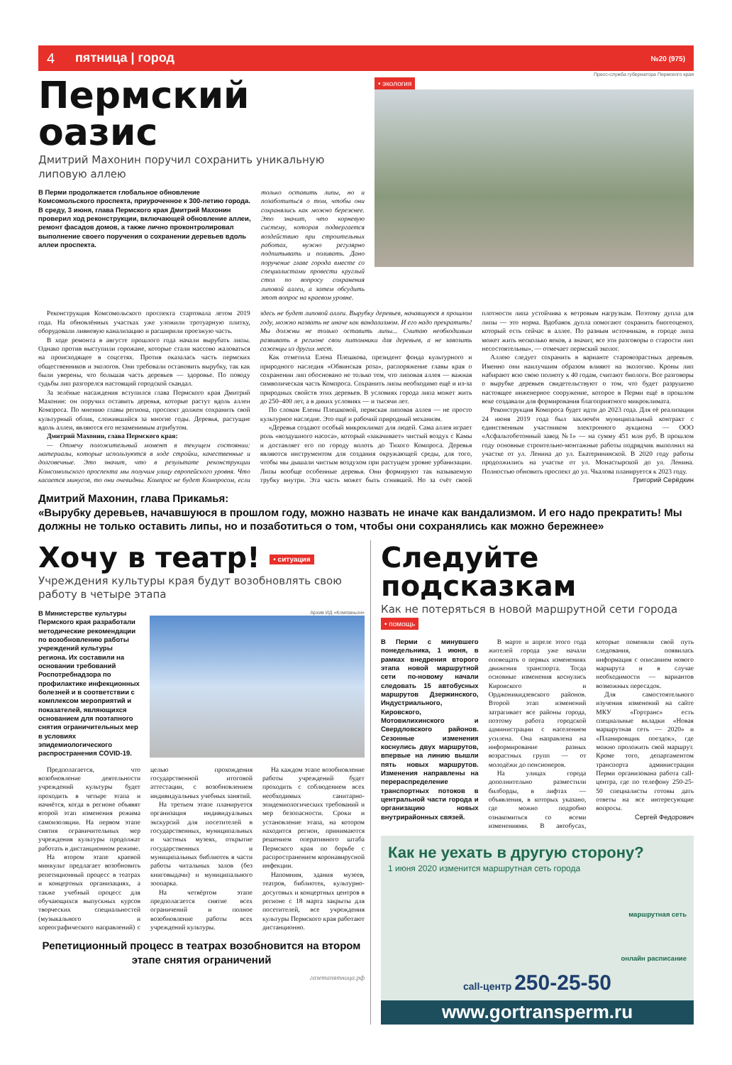4 пятница | город №20 (975)
Пермский оазис
Дмитрий Махонин поручил сохранить уникальную липовую аллею
В Перми продолжается глобальное обновление Комсомольского проспекта, приуроченное к 300-летию города. В среду, 3 июня, глава Пермского края Дмитрий Махонин проверил ход реконструкции, включающей обновление аллеи, ремонт фасадов домов, а также лично проконтролировал выполнение своего поручения о сохранении деревьев вдоль аллеи проспекта.
только оставить липы, но и позаботиться о том, чтобы они сохранялись как можно бережнее. Это значит, что корневую систему, которая подвергается воздействию при строительных работах, нужно регулярно подпитывать и поливать. Дано поручение главе города вместе со специалистами провести круглый стол по вопросу сохранения липовой аллеи, а затем обсудить этот вопрос на краевом уровне.
Пресс-служба губернатора Пермского края
• экология
Реконструкция Комсомольского проспекта стартовала летом 2019 года. На обновлённых участках уже уложили тротуарную плитку, оборудовали ливневую канализацию и расширили проезжую часть.
В ходе ремонта в августе прошлого года начали вырубать липы. Однако против выступили горожане, которые стали массово жаловаться на происходящее в соцсетях. Против оказалась часть пермских общественников и экологов. Они требовали остановить вырубку, так как были уверены, что большая часть деревьев — здоровье. По поводу судьбы лип разгорелся настоящий городской скандал.
За зелёные насаждения вступился глава Пермского края Дмитрий Махонин: он поручил оставить деревья, которые растут вдоль аллеи Компроса. По мнению главы региона, проспект должен сохранить свой культурный облик, сложившийся за многие годы. Деревья, растущие вдоль аллеи, являются его незаменимым атрибутом.
Дмитрий Махонин, глава Пермского края:
— Отмечу положительный момент в текущем состоянии: материалы, которые используются в ходе стройки, качественные и долговечные. Это значит, что в результате реконструкции Комсомольского проспекта мы получим улицу европейского уровня. Что касается минусов, то они очевидны. Компрос не будет Компросом, если здесь не будет липовой аллеи. Вырубку деревьев, начавшуюся в прошлом году, можно назвать не иначе как вандализмом. И его надо прекратить! Мы должны не только оставить липы... Считаю необходимым развивать в регионе свои питомники для деревьев, а не завозить саженцы из других мест.
Как отметила Елена Плешкова, президент фонда культурного и природного наследия «Обвинская роза», распоряжение главы края о сохранении лип обосновано не только тем, что липовая аллея — важная символическая часть Компроса. Сохранить липы необходимо ещё и из-за природных свойств этих деревьев. В условиях города липа может жить до 250–400 лет, а в диких условиях — и тысячи лет.
По словам Елены Плешковой, пермская липовая аллея — не просто культурное наследие. Это ещё и рабочий природный механизм.
«Деревья создают особый микроклимат для людей. Сама аллея играет роль «воздушного насоса», который «закачивает» чистый воздух с Камы и доставляет его по городу вплоть до Тихого Компроса. Деревья являются инструментом для создания окружающей среды, для того, чтобы мы дышали чистым воздухом при растущем уровне урбанизации. Липы вообще особенные деревья. Они формируют так называемую трубку внутри. Эта часть может быть сгнившей. Но за счёт своей плотности липа устойчива к ветровым нагрузкам. Поэтому дупла для липы — это норма. Вдобавок дупла помогают сохранить биогеоценоз, который есть сейчас в аллее. По разным источникам, в городе липа может жить несколько веков, а значит, все эти разговоры о старости лип несостоятельны», — отмечает пермский эколог.
Аллею следует сохранить в варианте старовозрастных деревьев. Именно они наилучшим образом влияют на экологию. Кроны лип набирают всю свою полноту к 40 годам, считают биологи. Все разговоры о вырубке деревьев свидетельствуют о том, что будет разрушено настоящее инженерное сооружение, которое в Перми ещё в прошлом веке создавали для формирования благоприятного микроклимата.
Реконструкция Компроса будет идти до 2023 года. Для её реализации 24 июня 2019 года был заключён муниципальный контракт с единственным участником электронного аукциона — ООО «Асфальтобетонный завод №1» — на сумму 451 млн руб. В прошлом году основные строительно-монтажные работы подрядчик выполнил на участке от ул. Ленина до ул. Екатерининской. В 2020 году работы продолжились на участке от ул. Монастырской до ул. Ленина. Полностью обновить проспект до ул. Чкалова планируется к 2023 году.
Григорий Серёдкин
Дмитрий Махонин, глава Прикамья:
«Вырубку деревьев, начавшуюся в прошлом году, можно назвать не иначе как вандализмом. И его надо прекратить! Мы должны не только оставить липы, но и позаботиться о том, чтобы они сохранялись как можно бережнее»
Хочу в театр! • ситуация
Учреждения культуры края будут возобновлять свою работу в четыре этапа
В Министерстве культуры Пермского края разработали методические рекомендации по возобновлению работы учреждений культуры региона. Их составили на основании требований Роспотребнадзора по профилактике инфекционных болезней и в соответствии с комплексом мероприятий и показателей, являющихся основанием для поэтапного снятия ограничительных мер в условиях эпидемиологического распространения COVID-19.
Архив ИД «Компаньон»
Предполагается, что возобновление деятельности учреждений культуры будет проходить в четыре этапа и начнётся, когда в регионе объявят второй этап изменения режима самоизоляции. На первом этапе снятия ограничительных мер учреждения культуры продолжат работать в дистанционном режиме.
На втором этапе краевой минкульт предлагает возобновить репетиционный процесс в театрах и концертных организациях, а также учебный процесс для обучающихся выпускных курсов творческих специальностей (музыкального и хореографического направлений) с целью прохождения государственной итоговой аттестации, с возобновлением индивидуальных учебных занятий.
На третьем этапе планируется организация индивидуальных экскурсий для посетителей в государственных, муниципальных и частных музеях, открытие государственных и муниципальных библиотек в части работы читальных залов (без книговыдачи) и муниципального зоопарка.
На четвёртом этапе предполагается снятие всех ограничений и полное возобновление работы всех учреждений культуры.
На каждом этапе возобновление работы учреждений будет проходить с соблюдением всех необходимых санитарно-эпидемиологических требований и мер безопасности. Сроки и установление этапа, на котором находится регион, принимаются решением оперативного штаба Пермского края по борьбе с распространением коронавирусной инфекции.
Напомним, здания музеев, театров, библиотек, культурно-досуговых и концертных центров в регионе с 18 марта закрыты для посетителей, все учреждения культуры Пермского края работают дистанционно.
Репетиционный процесс в театрах возобновится на втором этапе снятия ограничений
газетапятница.рф
Следуйте подсказкам
Как не потеряться в новой маршрутной сети города • помощь
В Перми с минувшего понедельника, 1 июня, в рамках внедрения второго этапа новой маршрутной сети по-новому начали следовать 15 автобусных маршрутов Дзержинского, Индустриального, Кировского, Мотовилихинского и Свердловского районов. Сезонные изменения коснулись двух маршрутов, впервые на линию вышли пять новых маршрутов. Изменения направлены на перераспределение транспортных потоков в центральной части города и организацию новых внутрирайонных связей.
В марте и апреле этого года жителей города уже начали оповещать о первых изменениях движения транспорта. Тогда основные изменения коснулись Кировского и Орджоникидзевского районов. Второй этап изменений затрагивает все районы города, поэтому работа городской администрации с населением усилена. Она направлена на информирование разных возрастных групп — от молодёжи до пенсионеров.
На улицах города дополнительно разместили билборды, в лифтах — объявления, в которых указано, где можно подробно ознакомиться со всеми изменениями. В автобусах, которые поменяли свой путь следования, появилась информация с описанием нового маршрута и в случае необходимости — вариантов возможных пересадок.
Для самостоятельного изучения изменений на сайте МКУ «Гортранс» есть специальные вкладки «Новая маршрутная сеть — 2020» и «Планировщик поездок», где можно проложить свой маршрут. Кроме того, департаментом транспорта администрации Перми организована работа call-центра, где по телефону 250-25-50 специалисты готовы дать ответы на все интересующие вопросы.
Сергей Федорович
Как не уехать в другую сторону?
1 июня 2020 изменится маршрутная сеть города
маршрутная сеть
онлайн расписание
call-центр 250-25-50
www.gortransperm.ru